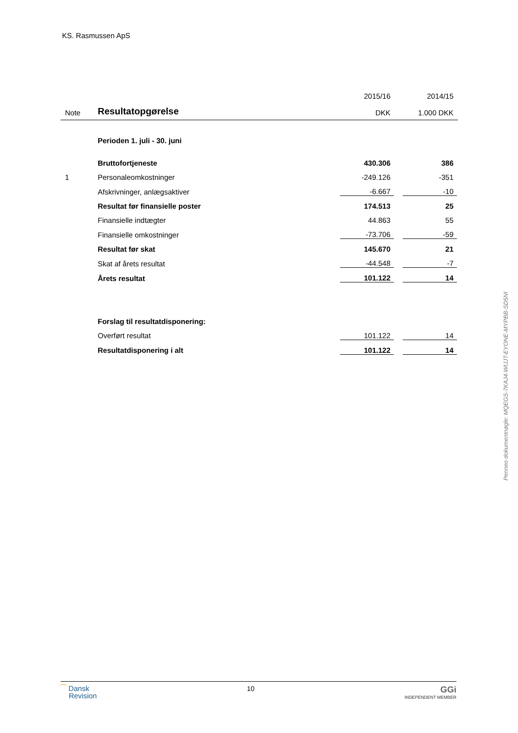KS. Rasmussen ApS
| | | 2015/16 | | 2014/15 | |
| Note | Resultatopgørelse | DKK | | 1.000 DKK | |
| | Perioden 1. juli - 30. juni | | | | |
| | Bruttofortjeneste | 430.306 | | 386 | |
| 1 | Personaleomkostninger | -249.126 | | -351 | |
| | Afskrivninger, anlægsaktiver | -6.667 | | -10 | |
| | Resultat før finansielle poster | 174.513 | | 25 | |
| | Finansielle indtægter | 44.863 | | 55 | |
| | Finansielle omkostninger | -73.706 | | -59 | |
| | Resultat før skat | 145.670 | | 21 | |
| | Skat af årets resultat | -44.548 | | -7 | |
| | Årets resultat | 101.122 | | 14 | |
| | Forslag til resultatdisponering: | | | | |
| | Overført resultat | 101.122 | | 14 | |
| | Resultatdisponering i alt | 101.122 | | 14 | |
⁀ Dansk
Revision
10
GGi
INDEPENDENT MEMBER
Penneo dokumentnøgle: MQEGS-7KAJ4-WIJJT-EYONE-MYPBB-SD5NI